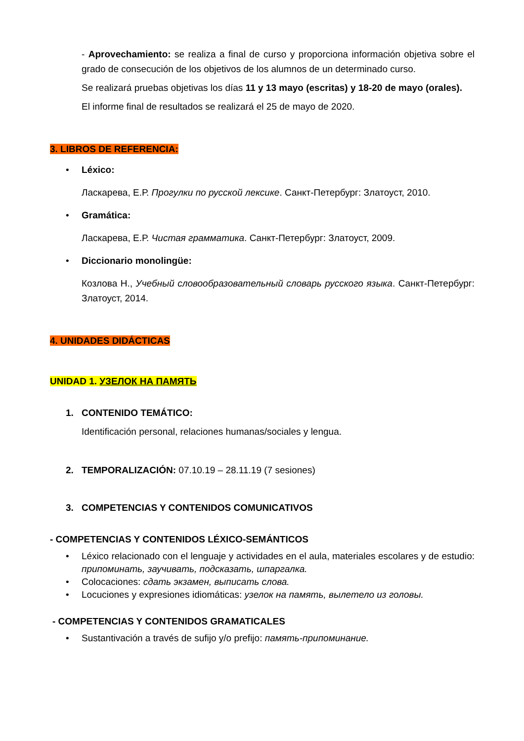- Aprovechamiento: se realiza a final de curso y proporciona información objetiva sobre el grado de consecución de los objetivos de los alumnos de un determinado curso.
Se realizará pruebas objetivas los días 11 y 13 mayo (escritas) y 18-20 de mayo (orales).
El informe final de resultados se realizará el 25 de mayo de 2020.
3. LIBROS DE REFERENCIA:
• Léxico:
Ласкарева, Е.Р. Прогулки по русской лексике. Санкт-Петербург: Златоуст, 2010.
• Gramática:
Ласкарева, Е.Р. Чистая грамматика. Санкт-Петербург: Златоуст, 2009.
• Diccionario monolingüe:
Козлова Н., Учебный словообразовательный словарь русского языка. Санкт-Петербург: Златоуст, 2014.
4. UNIDADES DIDÁCTICAS
UNIDAD 1. УЗЕЛОК НА ПАМЯТЬ
1. CONTENIDO TEMÁTICO:
Identificación personal, relaciones humanas/sociales y lengua.
2. TEMPORALIZACIÓN: 07.10.19 – 28.11.19 (7 sesiones)
3. COMPETENCIAS Y CONTENIDOS COMUNICATIVOS
- COMPETENCIAS Y CONTENIDOS LÉXICO-SEMÁNTICOS
• Léxico relacionado con el lenguaje y actividades en el aula, materiales escolares y de estudio: припоминать, заучивать, подсказать, шпаргалка.
• Colocaciones: сдать экзамен, выписать слова.
• Locuciones y expresiones idiomáticas: узелок на память, вылетело из головы.
- COMPETENCIAS Y CONTENIDOS GRAMATICALES
• Sustantivación a través de sufijo y/o prefijo: память-припоминание.